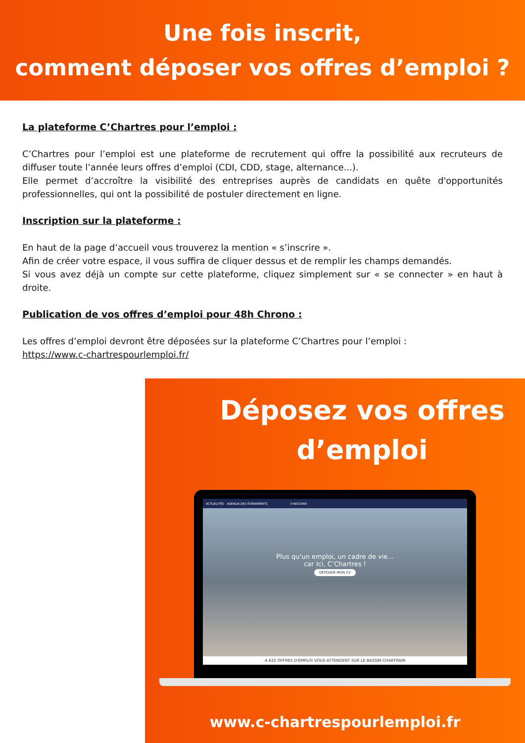Une fois inscrit,
comment déposer vos offres d’emploi ?
La plateforme C’Chartres pour l’emploi :
C’Chartres pour l’emploi est une plateforme de recrutement qui offre la possibilité aux recruteurs de diffuser toute l’année leurs offres d’emploi (CDI, CDD, stage, alternance...).
Elle permet d’accroître la visibilité des entreprises auprès de candidats en quête d'opportunités professionnelles, qui ont la possibilité de postuler directement en ligne.
Inscription sur la plateforme :
En haut de la page d’accueil vous trouverez la mention « s’inscrire ».
Afin de créer votre espace, il vous suffira de cliquer dessus et de remplir les champs demandés.
Si vous avez déjà un compte sur cette plateforme, cliquez simplement sur « se connecter » en haut à droite.
Publication de vos offres d’emploi pour 48h Chrono :
Les offres d’emploi devront être déposées sur la plateforme C’Chartres pour l’emploi :
https://www.c-chartrespourlemploi.fr/
Déposez vos offres
d’emploi
ACTUALITÉS AGENDA DES ÉVÉNEMENTS S'INSCRIRE
Plus qu’un emploi, un cadre de vie...
car Ici, C’Chartres !
DÉPOSER MON CV
4 422 OFFRES D'EMPLOI VOUS ATTENDENT SUR LE BASSIN CHARTRAIN
www.c-chartrespourlemploi.fr